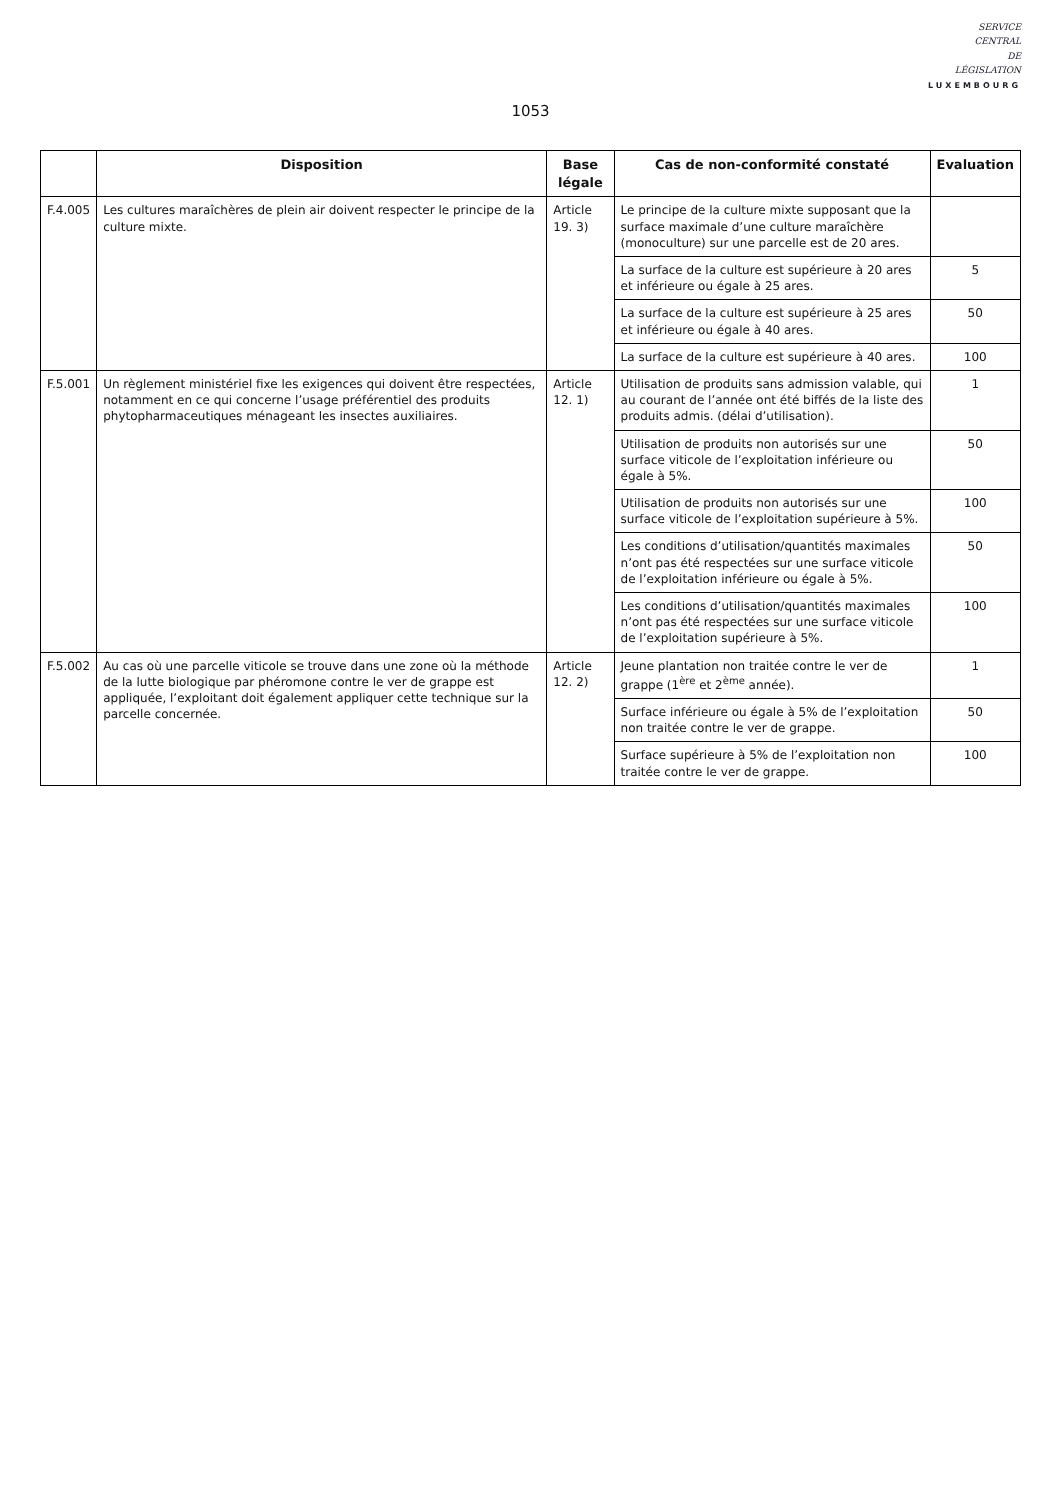SERVICE
CENTRAL
DE
LÉGISLATION
LUXEMBOURG
1053
| | Disposition | Base légale | Cas de non-conformité constaté | Evaluation |
| --- | --- | --- | --- | --- |
| F.4.005 | Les cultures maraîchères de plein air doivent respecter le principe de la culture mixte. | Article 19. 3) | Le principe de la culture mixte supposant que la surface maximale d’une culture maraîchère (monoculture) sur une parcelle est de 20 ares. | |
| | | | La surface de la culture est supérieure à 20 ares et inférieure ou égale à 25 ares. | 5 |
| | | | La surface de la culture est supérieure à 25 ares et inférieure ou égale à 40 ares. | 50 |
| | | | La surface de la culture est supérieure à 40 ares. | 100 |
| F.5.001 | Un règlement ministériel fixe les exigences qui doivent être respectées, notamment en ce qui concerne l’usage préférentiel des produits phytopharmaceutiques ménageant les insectes auxiliaires. | Article 12. 1) | Utilisation de produits sans admission valable, qui au courant de l’année ont été biffés de la liste des produits admis. (délai d’utilisation). | 1 |
| | | | Utilisation de produits non autorisés sur une surface viticole de l’exploitation inférieure ou égale à 5%. | 50 |
| | | | Utilisation de produits non autorisés sur une surface viticole de l’exploitation supérieure à 5%. | 100 |
| | | | Les conditions d’utilisation/quantités maximales n’ont pas été respectées sur une surface viticole de l’exploitation inférieure ou égale à 5%. | 50 |
| | | | Les conditions d’utilisation/quantités maximales n’ont pas été respectées sur une surface viticole de l’exploitation supérieure à 5%. | 100 |
| F.5.002 | Au cas où une parcelle viticole se trouve dans une zone où la méthode de la lutte biologique par phéromone contre le ver de grappe est appliquée, l’exploitant doit également appliquer cette technique sur la parcelle concernée. | Article 12. 2) | Jeune plantation non traitée contre le ver de grappe (1<sup>ère</sup> et 2<sup>ème</sup> année). | 1 |
| | | | Surface inférieure ou égale à 5% de l’exploitation non traitée contre le ver de grappe. | 50 |
| | | | Surface supérieure à 5% de l’exploitation non traitée contre le ver de grappe. | 100 |